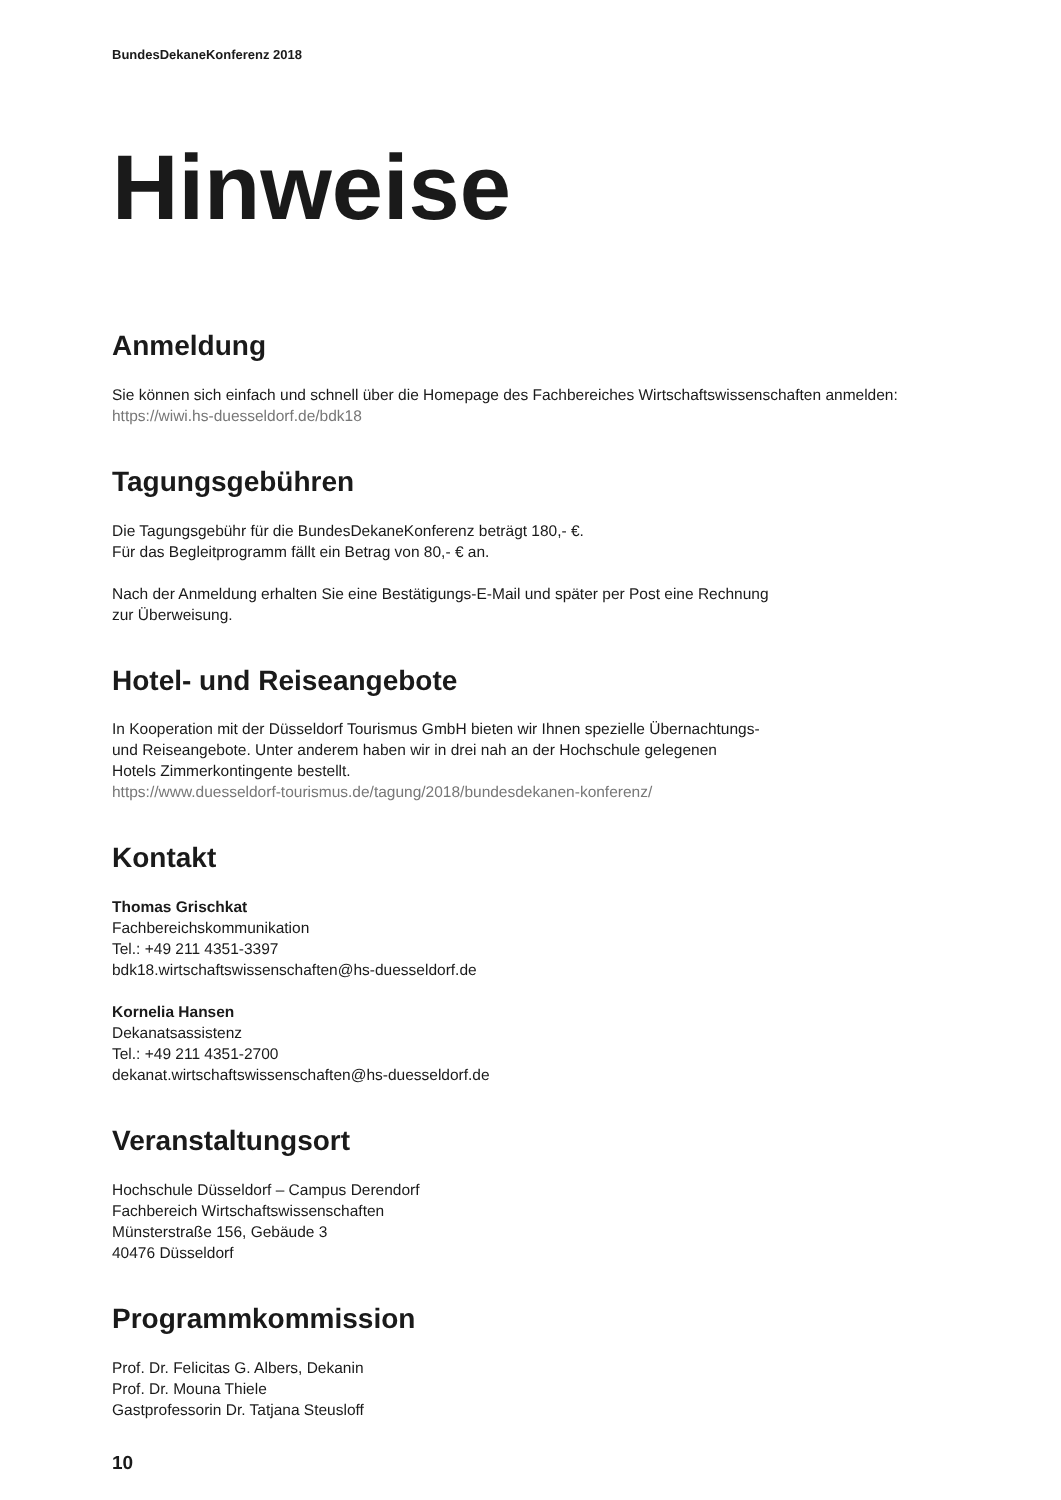BundesDekaneKonferenz 2018
Hinweise
Anmeldung
Sie können sich einfach und schnell über die Homepage des Fachbereiches Wirtschaftswissenschaften anmelden:
https://wiwi.hs-duesseldorf.de/bdk18
Tagungsgebühren
Die Tagungsgebühr für die BundesDekaneKonferenz beträgt 180,- €.
Für das Begleitprogramm fällt ein Betrag von 80,- € an.
Nach der Anmeldung erhalten Sie eine Bestätigungs-E-Mail und später per Post eine Rechnung
zur Überweisung.
Hotel- und Reiseangebote
In Kooperation mit der Düsseldorf Tourismus GmbH bieten wir Ihnen spezielle Übernachtungs-
und Reiseangebote. Unter anderem haben wir in drei nah an der Hochschule gelegenen
Hotels Zimmerkontingente bestellt.
https://www.duesseldorf-tourismus.de/tagung/2018/bundesdekanen-konferenz/
Kontakt
Thomas Grischkat
Fachbereichskommunikation
Tel.: +49 211 4351-3397
bdk18.wirtschaftswissenschaften@hs-duesseldorf.de
Kornelia Hansen
Dekanatsassistenz
Tel.: +49 211 4351-2700
dekanat.wirtschaftswissenschaften@hs-duesseldorf.de
Veranstaltungsort
Hochschule Düsseldorf – Campus Derendorf
Fachbereich Wirtschaftswissenschaften
Münsterstraße 156, Gebäude 3
40476 Düsseldorf
Programmkommission
Prof. Dr. Felicitas G. Albers, Dekanin
Prof. Dr. Mouna Thiele
Gastprofessorin Dr. Tatjana Steusloff
10